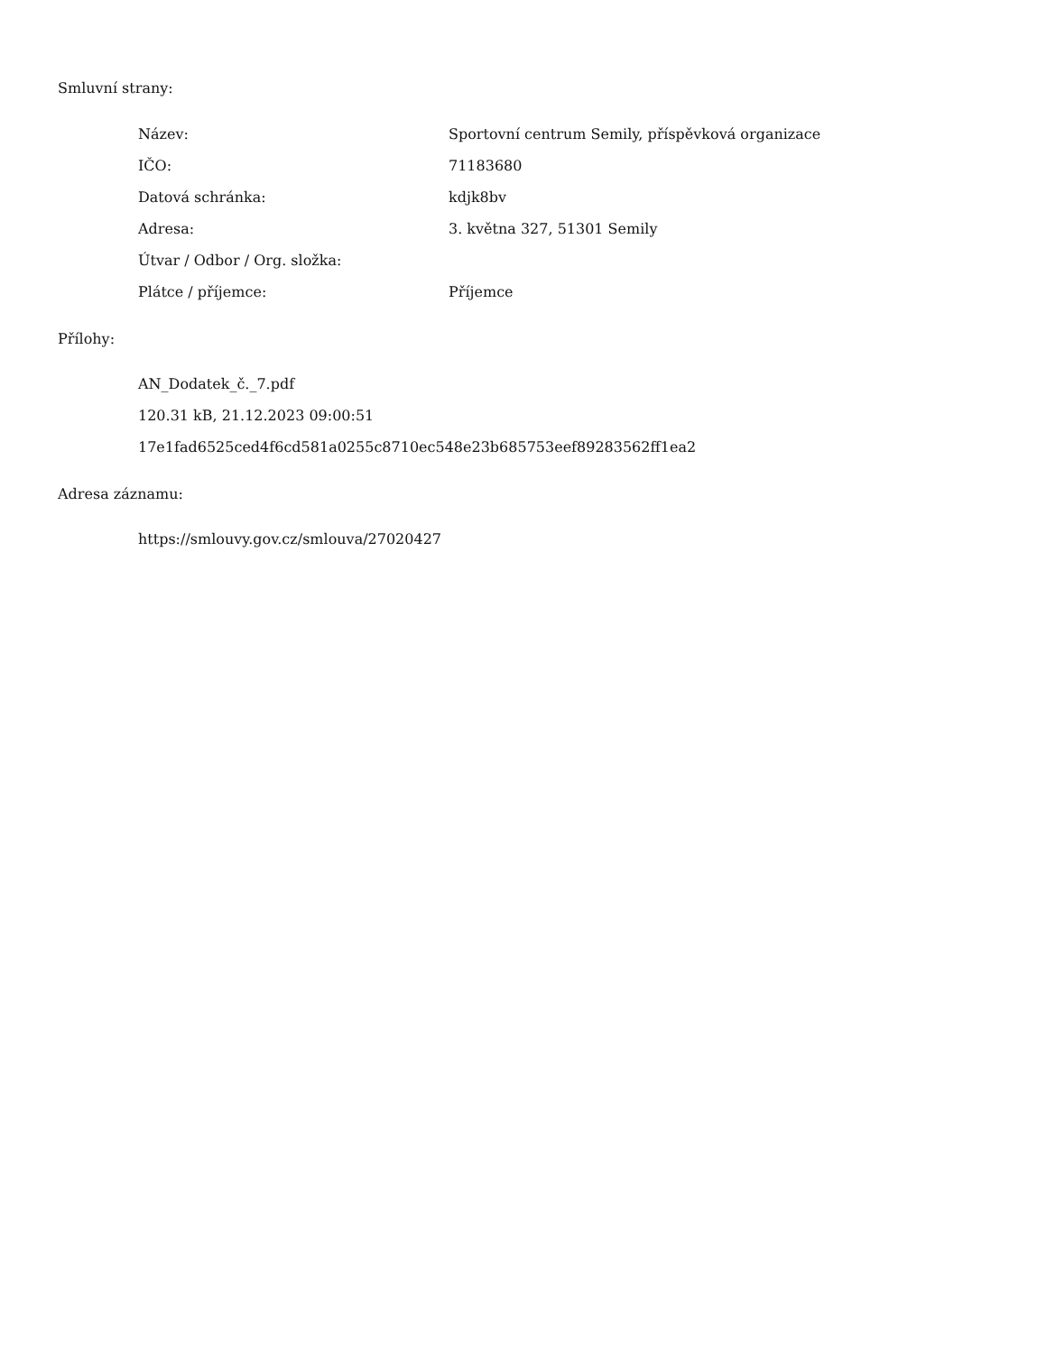Smluvní strany:
| Název: | Sportovní centrum Semily, příspěvková organizace |
| IČO: | 71183680 |
| Datová schránka: | kdjk8bv |
| Adresa: | 3. května 327, 51301 Semily |
| Útvar / Odbor / Org. složka: | |
| Plátce / příjemce: | Příjemce |
Přílohy:
AN_Dodatek_č._7.pdf
120.31 kB, 21.12.2023 09:00:51
17e1fad6525ced4f6cd581a0255c8710ec548e23b685753eef89283562ff1ea2
Adresa záznamu:
https://smlouvy.gov.cz/smlouva/27020427